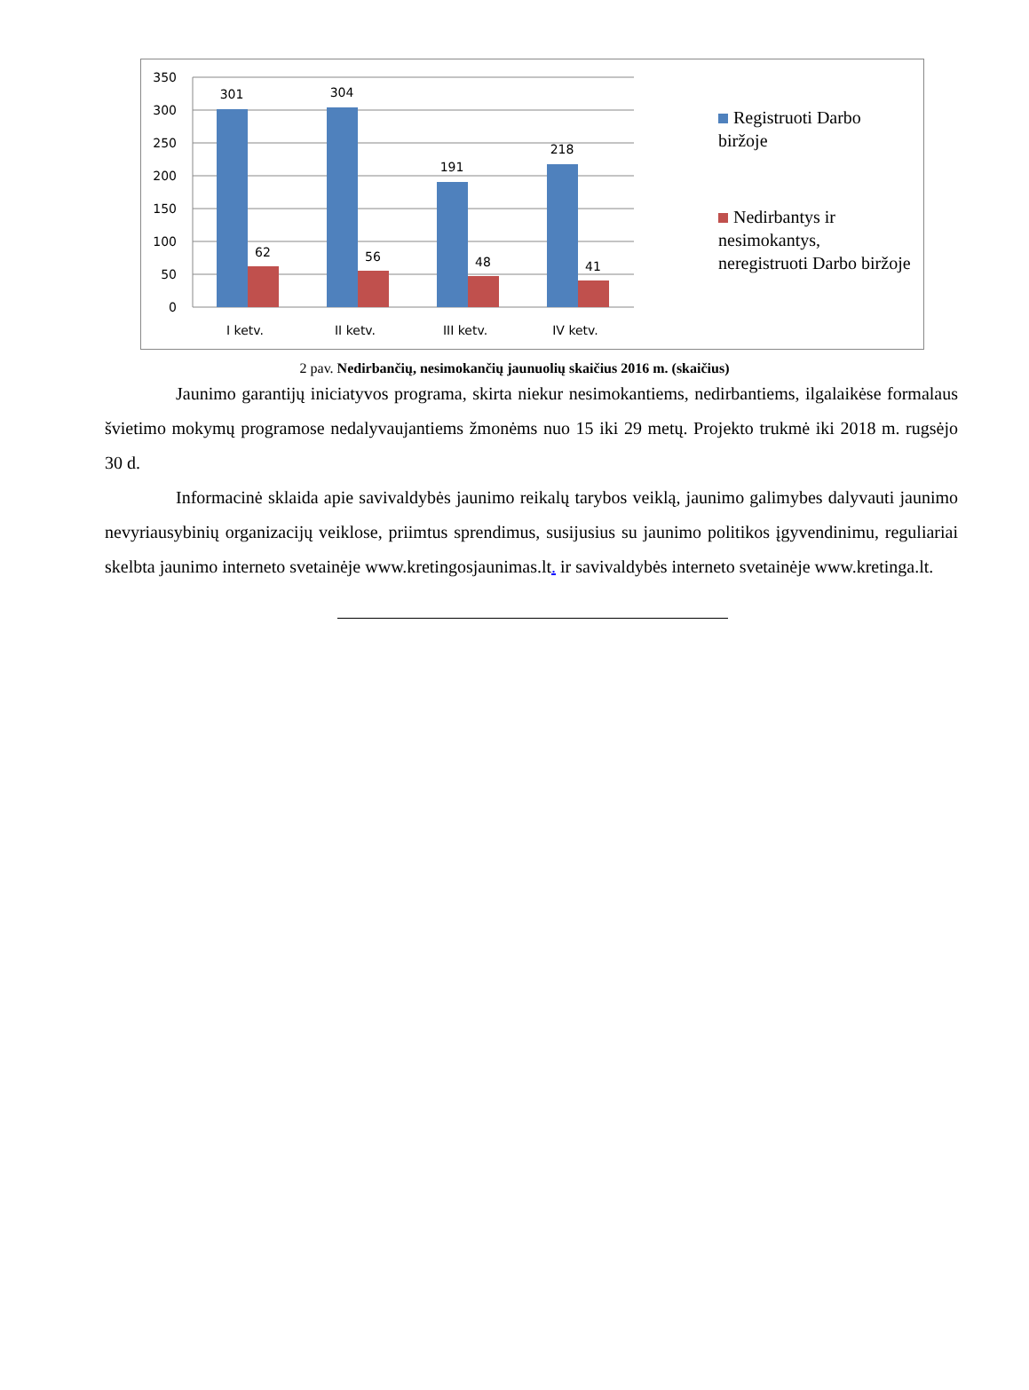350
300
250
200
150
100
50
0
301
304
191
218
62
56
48
41
I ketv.
II ketv.
III ketv.
IV ketv.
Registruoti Darbo biržoje
Nedirbantys ir nesimokantys, neregistruoti Darbo biržoje
2 pav. Nedirbančių, nesimokančių jaunuolių skaičius 2016 m. (skaičius)
Jaunimo garantijų iniciatyvos programa, skirta niekur nesimokantiems, nedirbantiems, ilgalaikėse formalaus švietimo mokymų programose nedalyvaujantiems žmonėms nuo 15 iki 29 metų. Projekto trukmė iki 2018 m. rugsėjo 30 d.
Informacinė sklaida apie savivaldybės jaunimo reikalų tarybos veiklą, jaunimo galimybes dalyvauti jaunimo nevyriausybinių organizacijų veiklose, priimtus sprendimus, susijusius su jaunimo politikos įgyvendinimu, reguliariai skelbta jaunimo interneto svetainėje www.kretingosjaunimas.lt. ir savivaldybės interneto svetainėje www.kretinga.lt.